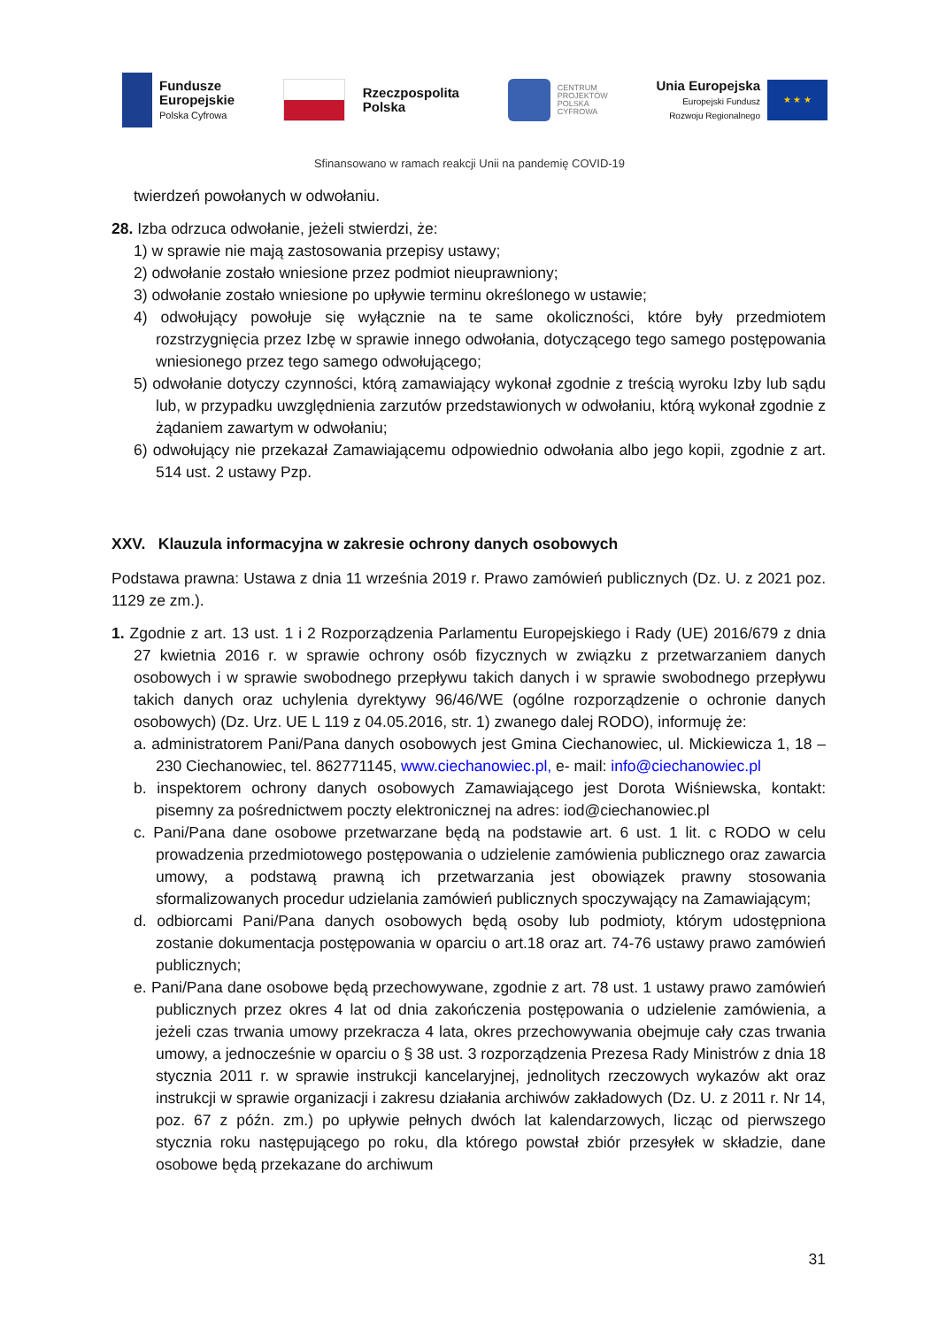Fundusze
Europejskie
Polska Cyfrowa
Rzeczpospolita
Polska
CENTRUM
PROJEKTÓW
POLSKA
CYFROWA
Unia Europejska
Europejski Fundusz
Rozwoju Regionalnego
★ ★ ★
Sfinansowano w ramach reakcji Unii na pandemię COVID-19
twierdzeń powołanych w odwołaniu.
28. Izba odrzuca odwołanie, jeżeli stwierdzi, że:
1) w sprawie nie mają zastosowania przepisy ustawy;
2) odwołanie zostało wniesione przez podmiot nieuprawniony;
3) odwołanie zostało wniesione po upływie terminu określonego w ustawie;
4) odwołujący powołuje się wyłącznie na te same okoliczności, które były przedmiotem rozstrzygnięcia przez Izbę w sprawie innego odwołania, dotyczącego tego samego postępowania wniesionego przez tego samego odwołującego;
5) odwołanie dotyczy czynności, którą zamawiający wykonał zgodnie z treścią wyroku Izby lub sądu lub, w przypadku uwzględnienia zarzutów przedstawionych w odwołaniu, którą wykonał zgodnie z żądaniem zawartym w odwołaniu;
6) odwołujący nie przekazał Zamawiającemu odpowiednio odwołania albo jego kopii, zgodnie z art. 514 ust. 2 ustawy Pzp.
XXV. Klauzula informacyjna w zakresie ochrony danych osobowych
Podstawa prawna: Ustawa z dnia 11 września 2019 r. Prawo zamówień publicznych (Dz. U. z 2021 poz. 1129 ze zm.).
1. Zgodnie z art. 13 ust. 1 i 2 Rozporządzenia Parlamentu Europejskiego i Rady (UE) 2016/679 z dnia 27 kwietnia 2016 r. w sprawie ochrony osób fizycznych w związku z przetwarzaniem danych osobowych i w sprawie swobodnego przepływu takich danych i w sprawie swobodnego przepływu takich danych oraz uchylenia dyrektywy 96/46/WE (ogólne rozporządzenie o ochronie danych osobowych) (Dz. Urz. UE L 119 z 04.05.2016, str. 1) zwanego dalej RODO), informuję że:
a. administratorem Pani/Pana danych osobowych jest Gmina Ciechanowiec, ul. Mickiewicza 1, 18 – 230 Ciechanowiec, tel. 862771145, www.ciechanowiec.pl, e- mail: info@ciechanowiec.pl
b. inspektorem ochrony danych osobowych Zamawiającego jest Dorota Wiśniewska, kontakt: pisemny za pośrednictwem poczty elektronicznej na adres: iod@ciechanowiec.pl
c. Pani/Pana dane osobowe przetwarzane będą na podstawie art. 6 ust. 1 lit. c RODO w celu prowadzenia przedmiotowego postępowania o udzielenie zamówienia publicznego oraz zawarcia umowy, a podstawą prawną ich przetwarzania jest obowiązek prawny stosowania sformalizowanych procedur udzielania zamówień publicznych spoczywający na Zamawiającym;
d. odbiorcami Pani/Pana danych osobowych będą osoby lub podmioty, którym udostępniona zostanie dokumentacja postępowania w oparciu o art.18 oraz art. 74-76 ustawy prawo zamówień publicznych;
e. Pani/Pana dane osobowe będą przechowywane, zgodnie z art. 78 ust. 1 ustawy prawo zamówień publicznych przez okres 4 lat od dnia zakończenia postępowania o udzielenie zamówienia, a jeżeli czas trwania umowy przekracza 4 lata, okres przechowywania obejmuje cały czas trwania umowy, a jednocześnie w oparciu o § 38 ust. 3 rozporządzenia Prezesa Rady Ministrów z dnia 18 stycznia 2011 r. w sprawie instrukcji kancelaryjnej, jednolitych rzeczowych wykazów akt oraz instrukcji w sprawie organizacji i zakresu działania archiwów zakładowych (Dz. U. z 2011 r. Nr 14, poz. 67 z późn. zm.) po upływie pełnych dwóch lat kalendarzowych, licząc od pierwszego stycznia roku następującego po roku, dla którego powstał zbiór przesyłek w składzie, dane osobowe będą przekazane do archiwum
31